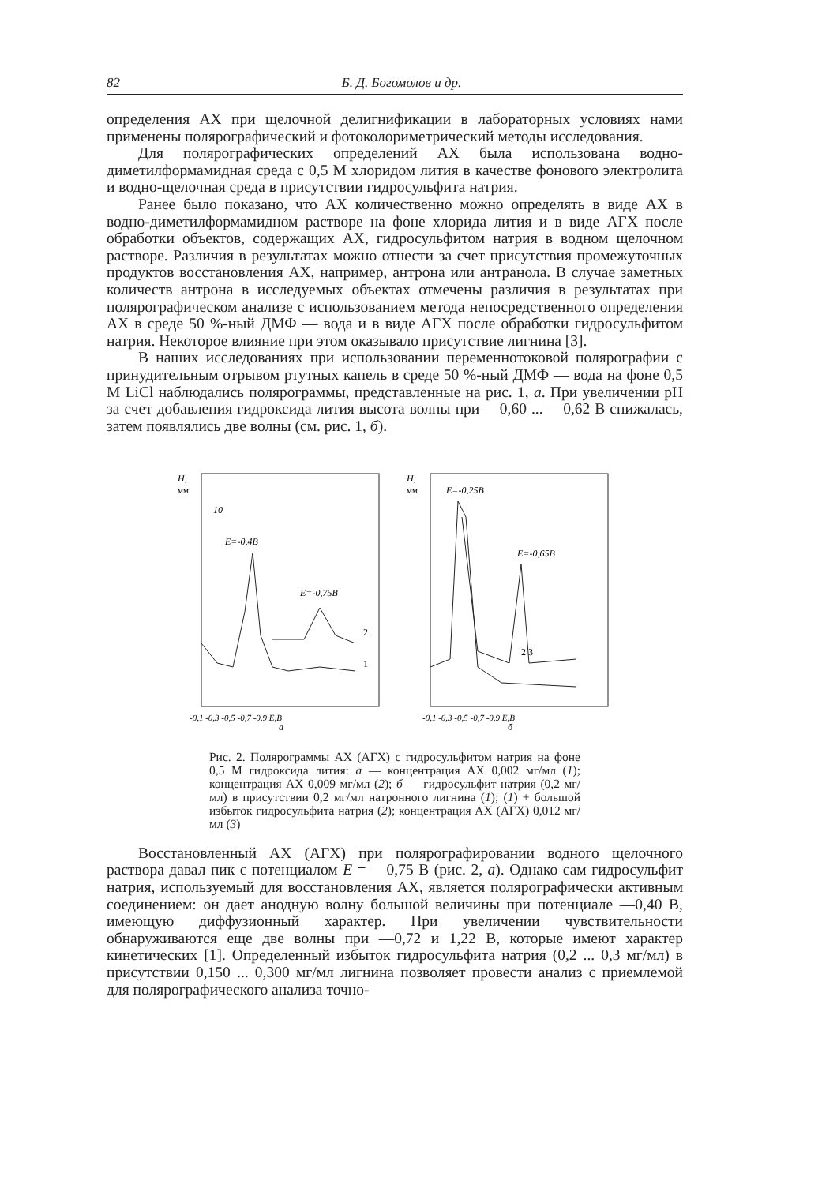82 Б. Д. Богомолов и др.
определения АХ при щелочной делигнификации в лабораторных условиях нами применены полярографический и фотоколориметрический методы исследования.
Для полярографических определений АХ была использована водно-диметилформамидная среда с 0,5 М хлоридом лития в качестве фонового электролита и водно-щелочная среда в присутствии гидросульфита натрия.
Ранее было показано, что АХ количественно можно определять в виде АХ в водно-диметилформамидном растворе на фоне хлорида лития и в виде АГХ после обработки объектов, содержащих АХ, гидросульфитом натрия в водном щелочном растворе. Различия в результатах можно отнести за счет присутствия промежуточных продуктов восстановления АХ, например, антрона или антранола. В случае заметных количеств антрона в исследуемых объектах отмечены различия в результатах при полярографическом анализе с использованием метода непосредственного определения АХ в среде 50 %-ный ДМФ — вода и в виде АГХ после обработки гидросульфитом натрия. Некоторое влияние при этом оказывало присутствие лигнина [3].
В наших исследованиях при использовании переменнотоковой полярографии с принудительным отрывом ртутных капель в среде 50 %-ный ДМФ — вода на фоне 0,5 М LiCl наблюдались полярограммы, представленные на рис. 1, а. При увеличении pH за счет добавления гидроксида лития высота волны при —0,60 ... —0,62 В снижалась, затем появлялись две волны (см. рис. 1, б).
H,
мм
10
E=-0,4В
E=-0,75В
2
1
-0,1 -0,3 -0,5 -0,7 -0,9 E,В
а
H,
мм
E=-0,25В
E=-0,65В
2 3
-0,1 -0,3 -0,5 -0,7 -0,9 E,В
б
Рис. 2. Полярограммы АХ (АГХ) с гидросульфитом натрия на фоне 0,5 М гидроксида лития: а — концентрация АХ 0,002 мг/мл (1); концентрация АХ 0,009 мг/мл (2); б — гидросульфит натрия (0,2 мг/мл) в присутствии 0,2 мг/мл натронного лигнина (1); (1) + большой избыток гидросульфита натрия (2); концентрация АХ (АГХ) 0,012 мг/мл (3)
Восстановленный АХ (АГХ) при полярографировании водного щелочного раствора давал пик с потенциалом E = —0,75 В (рис. 2, а). Однако сам гидросульфит натрия, используемый для восстановления АХ, является полярографически активным соединением: он дает анодную волну большой величины при потенциале —0,40 В, имеющую диффузионный характер. При увеличении чувствительности обнаруживаются еще две волны при —0,72 и 1,22 В, которые имеют характер кинетических [1]. Определенный избыток гидросульфита натрия (0,2 ... 0,3 мг/мл) в присутствии 0,150 ... 0,300 мг/мл лигнина позволяет провести анализ с приемлемой для полярографического анализа точно-